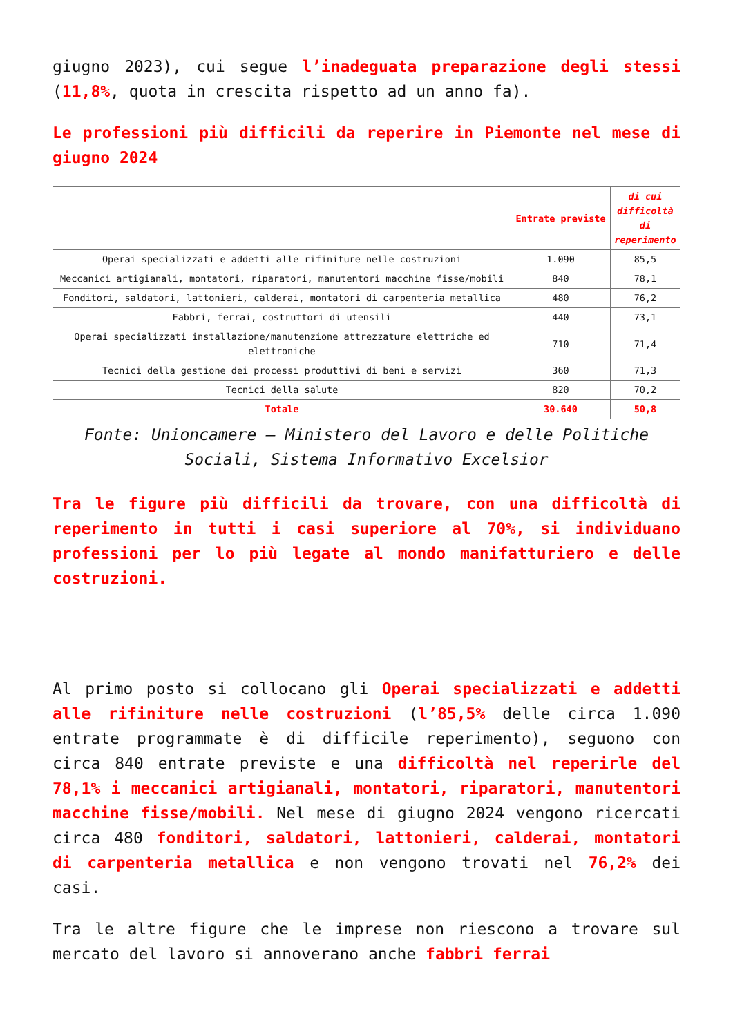giugno 2023), cui segue l’inadeguata preparazione degli stessi (11,8%, quota in crescita rispetto ad un anno fa).
Le professioni più difficili da reperire in Piemonte nel mese di giugno 2024
| | Entrate previste | di cui difficoltà di reperimento |
| --- | --- | --- |
| Operai specializzati e addetti alle rifiniture nelle costruzioni | 1.090 | 85,5 |
| Meccanici artigianali, montatori, riparatori, manutentori macchine fisse/mobili | 840 | 78,1 |
| Fonditori, saldatori, lattonieri, calderai, montatori di carpenteria metallica | 480 | 76,2 |
| Fabbri, ferrai, costruttori di utensili | 440 | 73,1 |
| Operai specializzati installazione/manutenzione attrezzature elettriche ed elettroniche | 710 | 71,4 |
| Tecnici della gestione dei processi produttivi di beni e servizi | 360 | 71,3 |
| Tecnici della salute | 820 | 70,2 |
| Totale | 30.640 | 50,8 |
Fonte: Unioncamere – Ministero del Lavoro e delle Politiche Sociali, Sistema Informativo Excelsior
Tra le figure più difficili da trovare, con una difficoltà di reperimento in tutti i casi superiore al 70%, si individuano professioni per lo più legate al mondo manifatturiero e delle costruzioni.
Al primo posto si collocano gli Operai specializzati e addetti alle rifiniture nelle costruzioni (l’85,5% delle circa 1.090 entrate programmate è di difficile reperimento), seguono con circa 840 entrate previste e una difficoltà nel reperirle del 78,1% i meccanici artigianali, montatori, riparatori, manutentori macchine fisse/mobili. Nel mese di giugno 2024 vengono ricercati circa 480 fonditori, saldatori, lattonieri, calderai, montatori di carpenteria metallica e non vengono trovati nel 76,2% dei casi.
Tra le altre figure che le imprese non riescono a trovare sul mercato del lavoro si annoverano anche fabbri ferrai